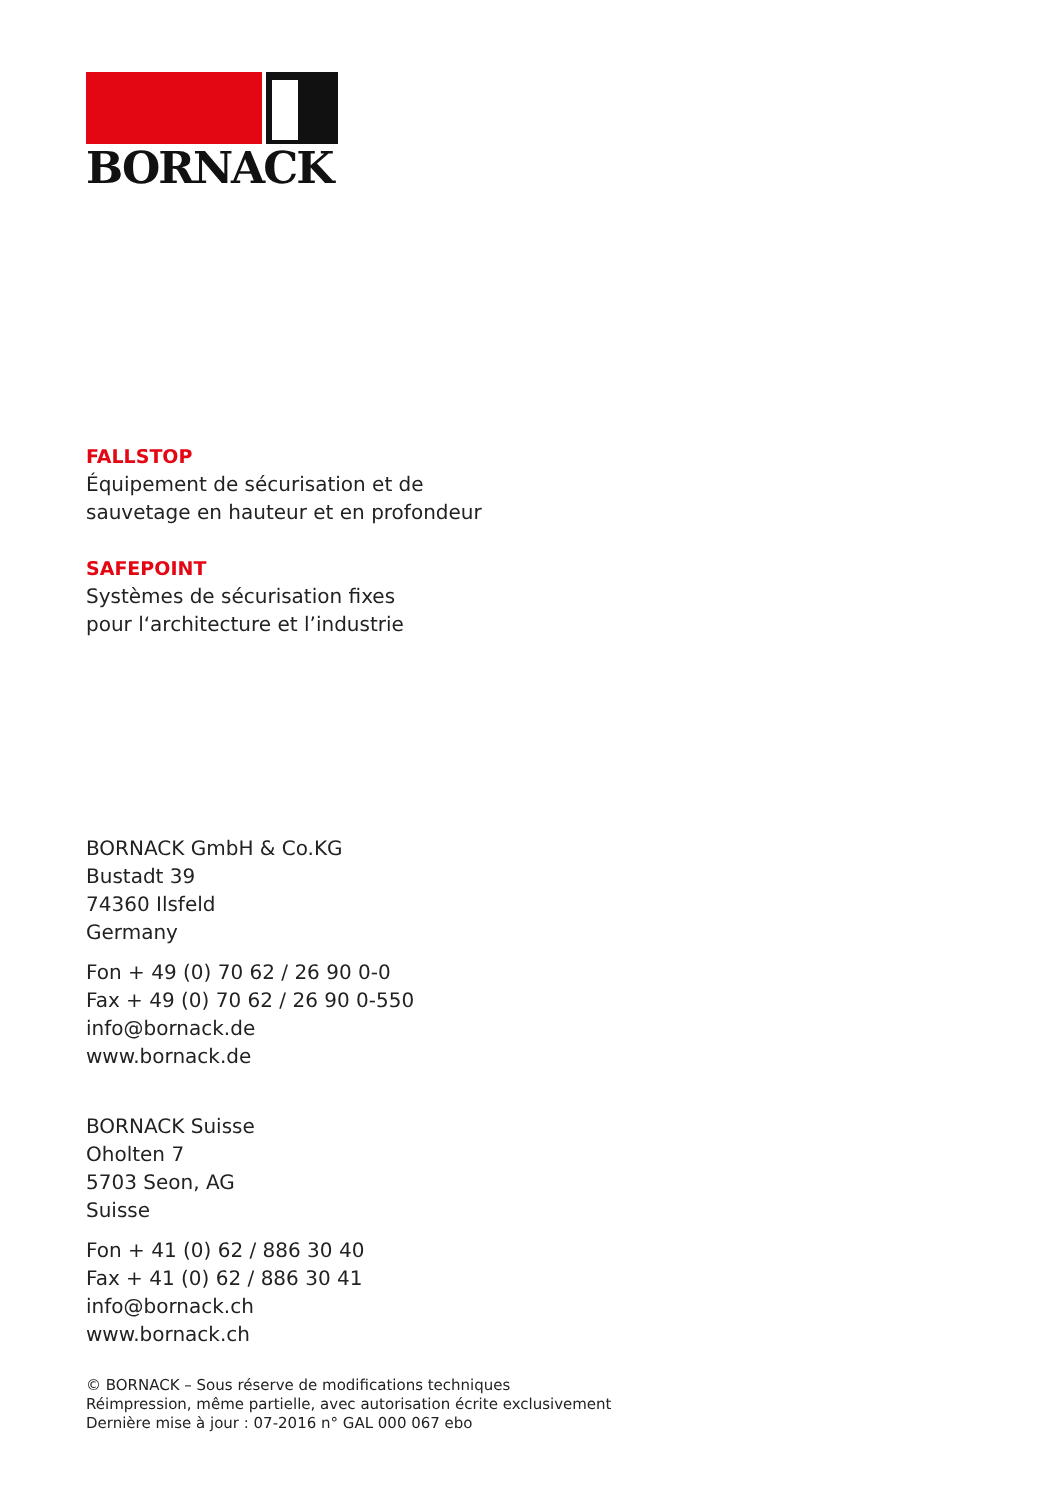BORNACK
FALLSTOP
Équipement de sécurisation et de
sauvetage en hauteur et en profondeur
SAFEPOINT
Systèmes de sécurisation fixes
pour l‘architecture et l’industrie
BORNACK GmbH & Co.KG
Bustadt 39
74360 Ilsfeld
Germany
Fon + 49 (0) 70 62 / 26 90 0-0
Fax + 49 (0) 70 62 / 26 90 0-550
info@bornack.de
www.bornack.de
BORNACK Suisse
Oholten 7
5703 Seon, AG
Suisse
Fon + 41 (0) 62 / 886 30 40
Fax + 41 (0) 62 / 886 30 41
info@bornack.ch
www.bornack.ch
© BORNACK – Sous réserve de modifications techniques
Réimpression, même partielle, avec autorisation écrite exclusivement
Dernière mise à jour : 07-2016 n° GAL 000 067 ebo